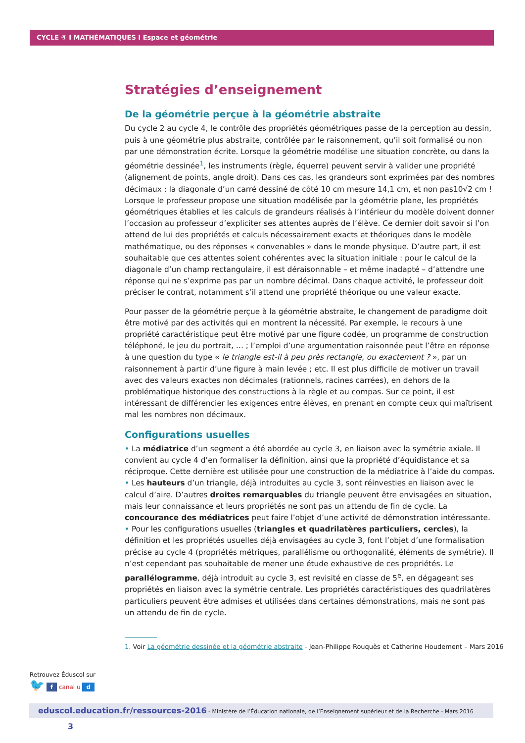CYCLE ④ I MATHÉMATIQUES I Espace et géométrie
Stratégies d’enseignement
De la géométrie perçue à la géométrie abstraite
Du cycle 2 au cycle 4, le contrôle des propriétés géométriques passe de la perception au dessin, puis à une géométrie plus abstraite, contrôlée par le raisonnement, qu’il soit formalisé ou non par une démonstration écrite. Lorsque la géométrie modélise une situation concrète, ou dans la géométrie dessinée<sup>1</sup>, les instruments (règle, équerre) peuvent servir à valider une propriété (alignement de points, angle droit). Dans ces cas, les grandeurs sont exprimées par des nombres décimaux : la diagonale d’un carré dessiné de côté 10 cm mesure 14,1 cm, et non pas10√2 cm ! Lorsque le professeur propose une situation modélisée par la géométrie plane, les propriétés géométriques établies et les calculs de grandeurs réalisés à l’intérieur du modèle doivent donner l’occasion au professeur d’expliciter ses attentes auprès de l’élève. Ce dernier doit savoir si l’on attend de lui des propriétés et calculs nécessairement exacts et théoriques dans le modèle mathématique, ou des réponses « convenables » dans le monde physique. D’autre part, il est souhaitable que ces attentes soient cohérentes avec la situation initiale : pour le calcul de la diagonale d’un champ rectangulaire, il est déraisonnable – et même inadapté – d’attendre une réponse qui ne s’exprime pas par un nombre décimal. Dans chaque activité, le professeur doit préciser le contrat, notamment s’il attend une propriété théorique ou une valeur exacte.
Pour passer de la géométrie perçue à la géométrie abstraite, le changement de paradigme doit être motivé par des activités qui en montrent la nécessité. Par exemple, le recours à une propriété caractéristique peut être motivé par une figure codée, un programme de construction téléphoné, le jeu du portrait, … ; l’emploi d’une argumentation raisonnée peut l’être en réponse à une question du type « le triangle est-il à peu près rectangle, ou exactement ? », par un raisonnement à partir d’une figure à main levée ; etc. Il est plus difficile de motiver un travail avec des valeurs exactes non décimales (rationnels, racines carrées), en dehors de la problématique historique des constructions à la règle et au compas. Sur ce point, il est intéressant de différencier les exigences entre élèves, en prenant en compte ceux qui maîtrisent mal les nombres non décimaux.
Configurations usuelles
• La médiatrice d’un segment a été abordée au cycle 3, en liaison avec la symétrie axiale. Il convient au cycle 4 d’en formaliser la définition, ainsi que la propriété d’équidistance et sa réciproque. Cette dernière est utilisée pour une construction de la médiatrice à l’aide du compas.
• Les hauteurs d’un triangle, déjà introduites au cycle 3, sont réinvesties en liaison avec le calcul d’aire. D’autres droites remarquables du triangle peuvent être envisagées en situation, mais leur connaissance et leurs propriétés ne sont pas un attendu de fin de cycle. La concourance des médiatrices peut faire l’objet d’une activité de démonstration intéressante.
• Pour les configurations usuelles (triangles et quadrilatères particuliers, cercles), la définition et les propriétés usuelles déjà envisagées au cycle 3, font l’objet d’une formalisation précise au cycle 4 (propriétés métriques, parallélisme ou orthogonalité, éléments de symétrie). Il n’est cependant pas souhaitable de mener une étude exhaustive de ces propriétés. Le parallélogramme, déjà introduit au cycle 3, est revisité en classe de 5<sup>e</sup>, en dégageant ses propriétés en liaison avec la symétrie centrale. Les propriétés caractéristiques des quadrilatères particuliers peuvent être admises et utilisées dans certaines démonstrations, mais ne sont pas un attendu de fin de cycle.
1. Voir La géométrie dessinée et la géométrie abstraite - Jean-Philippe Rouquès et Catherine Houdement – Mars 2016
Retrouvez Éduscol sur
🐦 f canal u d
eduscol.education.fr/ressources-2016 - Ministère de l’Éducation nationale, de l’Enseignement supérieur et de la Recherche - Mars 2016 3